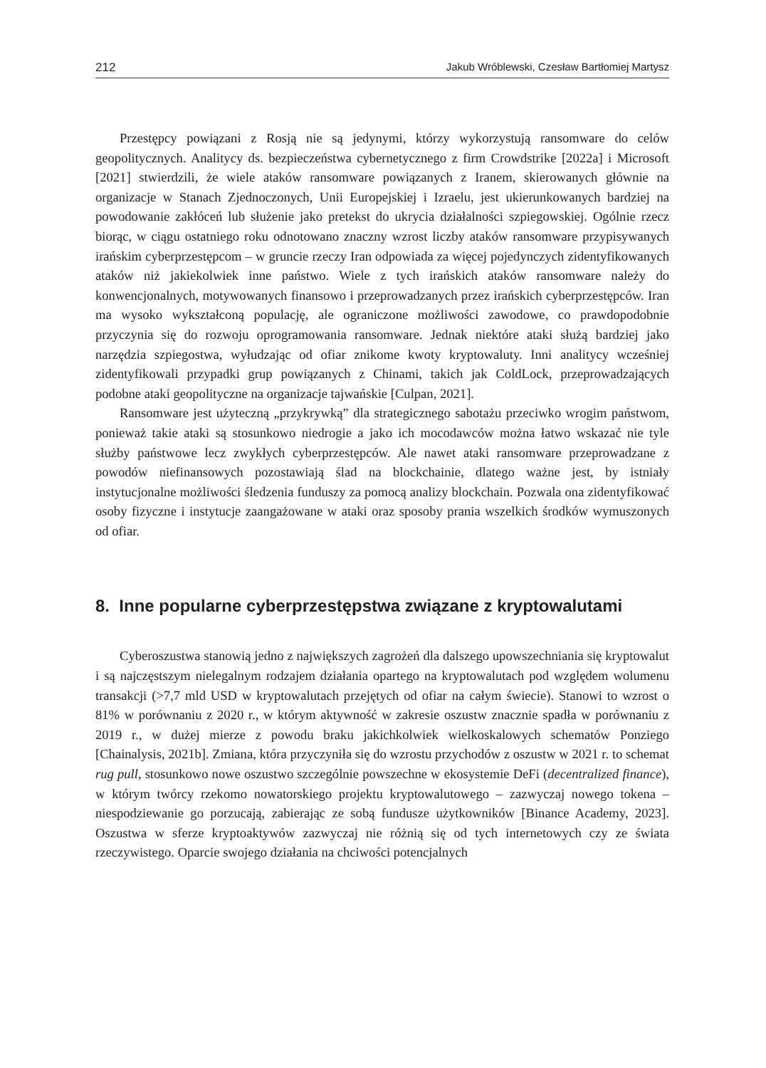212 Jakub Wróblewski, Czesław Bartłomiej Martysz
Przestępcy powiązani z Rosją nie są jedynymi, którzy wykorzystują ransomware do celów geopolitycznych. Analitycy ds. bezpieczeństwa cybernetycznego z firm Crowdstrike [2022a] i Microsoft [2021] stwierdzili, że wiele ataków ransomware powiązanych z Iranem, skierowanych głównie na organizacje w Stanach Zjednoczonych, Unii Europejskiej i Izraelu, jest ukierunkowanych bardziej na powodowanie zakłóceń lub służenie jako pretekst do ukrycia działalności szpiegowskiej. Ogólnie rzecz biorąc, w ciągu ostatniego roku odnotowano znaczny wzrost liczby ataków ransomware przypisywanych irańskim cyberprzestępcom – w gruncie rzeczy Iran odpowiada za więcej pojedynczych zidentyfikowanych ataków niż jakiekolwiek inne państwo. Wiele z tych irańskich ataków ransomware należy do konwencjonalnych, motywowanych finansowo i przeprowadzanych przez irańskich cyberprzestępców. Iran ma wysoko wykształconą populację, ale ograniczone możliwości zawodowe, co prawdopodobnie przyczynia się do rozwoju oprogramowania ransomware. Jednak niektóre ataki służą bardziej jako narzędzia szpiegostwa, wyłudzając od ofiar znikome kwoty kryptowaluty. Inni analitycy wcześniej zidentyfikowali przypadki grup powiązanych z Chinami, takich jak ColdLock, przeprowadzających podobne ataki geopolityczne na organizacje tajwańskie [Culpan, 2021].
Ransomware jest użyteczną „przykrywką” dla strategicznego sabotażu przeciwko wrogim państwom, ponieważ takie ataki są stosunkowo niedrogie a jako ich mocodawców można łatwo wskazać nie tyle służby państwowe lecz zwykłych cyberprzestępców. Ale nawet ataki ransomware przeprowadzane z powodów niefinansowych pozostawiają ślad na blockchainie, dlatego ważne jest, by istniały instytucjonalne możliwości śledzenia funduszy za pomocą analizy blockchain. Pozwala ona zidentyfikować osoby fizyczne i instytucje zaangażowane w ataki oraz sposoby prania wszelkich środków wymuszonych od ofiar.
8. Inne popularne cyberprzestępstwa związane z kryptowalutami
Cyberoszustwa stanowią jedno z największych zagrożeń dla dalszego upowszechniania się kryptowalut i są najczęstszym nielegalnym rodzajem działania opartego na kryptowalutach pod względem wolumenu transakcji (>7,7 mld USD w kryptowalutach przejętych od ofiar na całym świecie). Stanowi to wzrost o 81% w porównaniu z 2020 r., w którym aktywność w zakresie oszustw znacznie spadła w porównaniu z 2019 r., w dużej mierze z powodu braku jakichkolwiek wielkoskalowych schematów Ponziego [Chainalysis, 2021b]. Zmiana, która przyczyniła się do wzrostu przychodów z oszustw w 2021 r. to schemat rug pull, stosunkowo nowe oszustwo szczególnie powszechne w ekosystemie DeFi (decentralized finance), w którym twórcy rzekomo nowatorskiego projektu kryptowalutowego – zazwyczaj nowego tokena – niespodziewanie go porzucają, zabierając ze sobą fundusze użytkowników [Binance Academy, 2023]. Oszustwa w sferze kryptoaktywów zazwyczaj nie różnią się od tych internetowych czy ze świata rzeczywistego. Oparcie swojego działania na chciwości potencjalnych